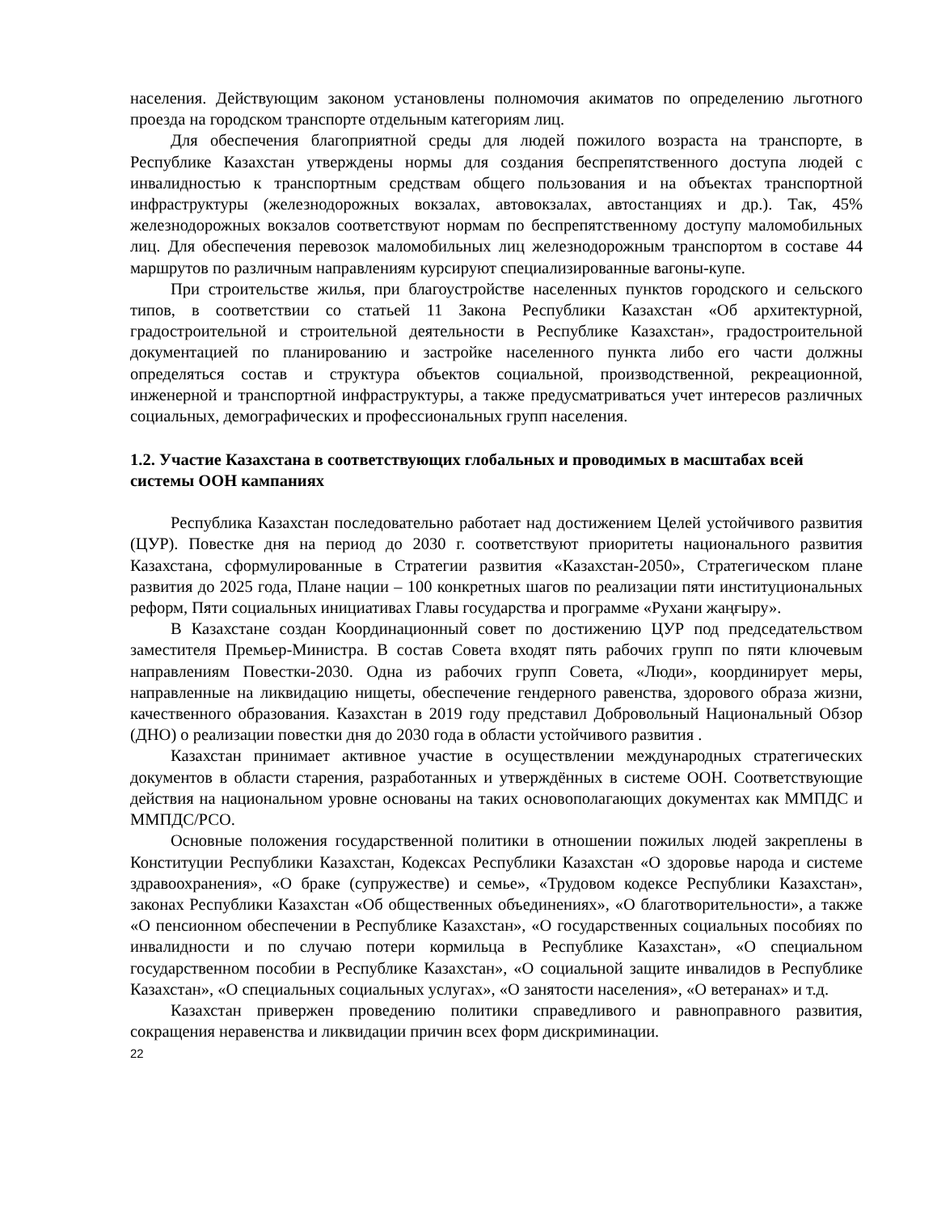населения. Действующим законом установлены полномочия акиматов по определению льготного проезда на городском транспорте отдельным категориям лиц.
Для обеспечения благоприятной среды для людей пожилого возраста на транспорте, в Республике Казахстан утверждены нормы для создания беспрепятственного доступа людей с инвалидностью к транспортным средствам общего пользования и на объектах транспортной инфраструктуры (железнодорожных вокзалах, автовокзалах, автостанциях и др.). Так, 45% железнодорожных вокзалов соответствуют нормам по беспрепятственному доступу маломобильных лиц. Для обеспечения перевозок маломобильных лиц железнодорожным транспортом в составе 44 маршрутов по различным направлениям курсируют специализированные вагоны-купе.
При строительстве жилья, при благоустройстве населенных пунктов городского и сельского типов, в соответствии со статьей 11 Закона Республики Казахстан «Об архитектурной, градостроительной и строительной деятельности в Республике Казахстан», градостроительной документацией по планированию и застройке населенного пункта либо его части должны определяться состав и структура объектов социальной, производственной, рекреационной, инженерной и транспортной инфраструктуры, а также предусматриваться учет интересов различных социальных, демографических и профессиональных групп населения.
1.2. Участие Казахстана в соответствующих глобальных и проводимых в масштабах всей системы ООН кампаниях
Республика Казахстан последовательно работает над достижением Целей устойчивого развития (ЦУР). Повестке дня на период до 2030 г. соответствуют приоритеты национального развития Казахстана, сформулированные в Стратегии развития «Казахстан-2050», Стратегическом плане развития до 2025 года, Плане нации – 100 конкретных шагов по реализации пяти институциональных реформ, Пяти социальных инициативах Главы государства и программе «Рухани жаңғыру».
В Казахстане создан Координационный совет по достижению ЦУР под председательством заместителя Премьер-Министра. В состав Совета входят пять рабочих групп по пяти ключевым направлениям Повестки-2030. Одна из рабочих групп Совета, «Люди», координирует меры, направленные на ликвидацию нищеты, обеспечение гендерного равенства, здорового образа жизни, качественного образования. Казахстан в 2019 году представил Добровольный Национальный Обзор (ДНО) о реализации повестки дня до 2030 года в области устойчивого развития .
Казахстан принимает активное участие в осуществлении международных стратегических документов в области старения, разработанных и утверждённых в системе ООН. Соответствующие действия на национальном уровне основаны на таких основополагающих документах как ММПДС и ММПДС/РСО.
Основные положения государственной политики в отношении пожилых людей закреплены в Конституции Республики Казахстан, Кодексах Республики Казахстан «О здоровье народа и системе здравоохранения», «О браке (супружестве) и семье», «Трудовом кодексе Республики Казахстан», законах Республики Казахстан «Об общественных объединениях», «О благотворительности», а также «О пенсионном обеспечении в Республике Казахстан», «О государственных социальных пособиях по инвалидности и по случаю потери кормильца в Республике Казахстан», «О специальном государственном пособии в Республике Казахстан», «О социальной защите инвалидов в Республике Казахстан», «О специальных социальных услугах», «О занятости населения», «О ветеранах» и т.д.
Казахстан привержен проведению политики справедливого и равноправного развития, сокращения неравенства и ликвидации причин всех форм дискриминации.
22